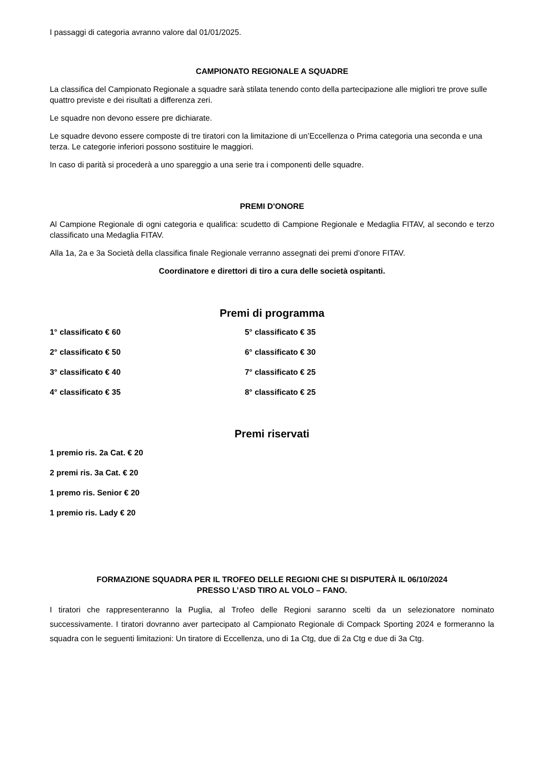I passaggi di categoria avranno valore dal 01/01/2025.
CAMPIONATO REGIONALE A SQUADRE
La classifica del Campionato Regionale a squadre sarà stilata tenendo conto della partecipazione alle migliori tre prove sulle quattro previste e dei risultati a differenza zeri.
Le squadre non devono essere pre dichiarate.
Le squadre devono essere composte di tre tiratori con la limitazione di un’Eccellenza o Prima categoria una seconda e una terza. Le categorie inferiori possono sostituire le maggiori.
In caso di parità si procederà a uno spareggio a una serie tra i componenti delle squadre.
PREMI D'ONORE
Al Campione Regionale di ogni categoria e qualifica: scudetto di Campione Regionale e Medaglia FITAV, al secondo e terzo classificato una Medaglia FITAV.
Alla 1a, 2a e 3a Società della classifica finale Regionale verranno assegnati dei premi d’onore FITAV.
Coordinatore e direttori di tiro a cura delle società ospitanti.
Premi di programma
1° classificato € 60 5° classificato € 35
2° classificato € 50 6° classificato € 30
3° classificato € 40 7° classificato € 25
4° classificato € 35 8° classificato € 25
Premi riservati
1 premio ris. 2a Cat. € 20
2 premi ris. 3a Cat. € 20
1 premo ris. Senior € 20
1 premio ris. Lady € 20
FORMAZIONE SQUADRA PER IL TROFEO DELLE REGIONI CHE SI DISPUTERÀ IL 06/10/2024
PRESSO L’ASD TIRO AL VOLO – FANO.
I tiratori che rappresenteranno la Puglia, al Trofeo delle Regioni saranno scelti da un selezionatore nominato successivamente. I tiratori dovranno aver partecipato al Campionato Regionale di Compack Sporting 2024 e formeranno la squadra con le seguenti limitazioni: Un tiratore di Eccellenza, uno di 1a Ctg, due di 2a Ctg e due di 3a Ctg.